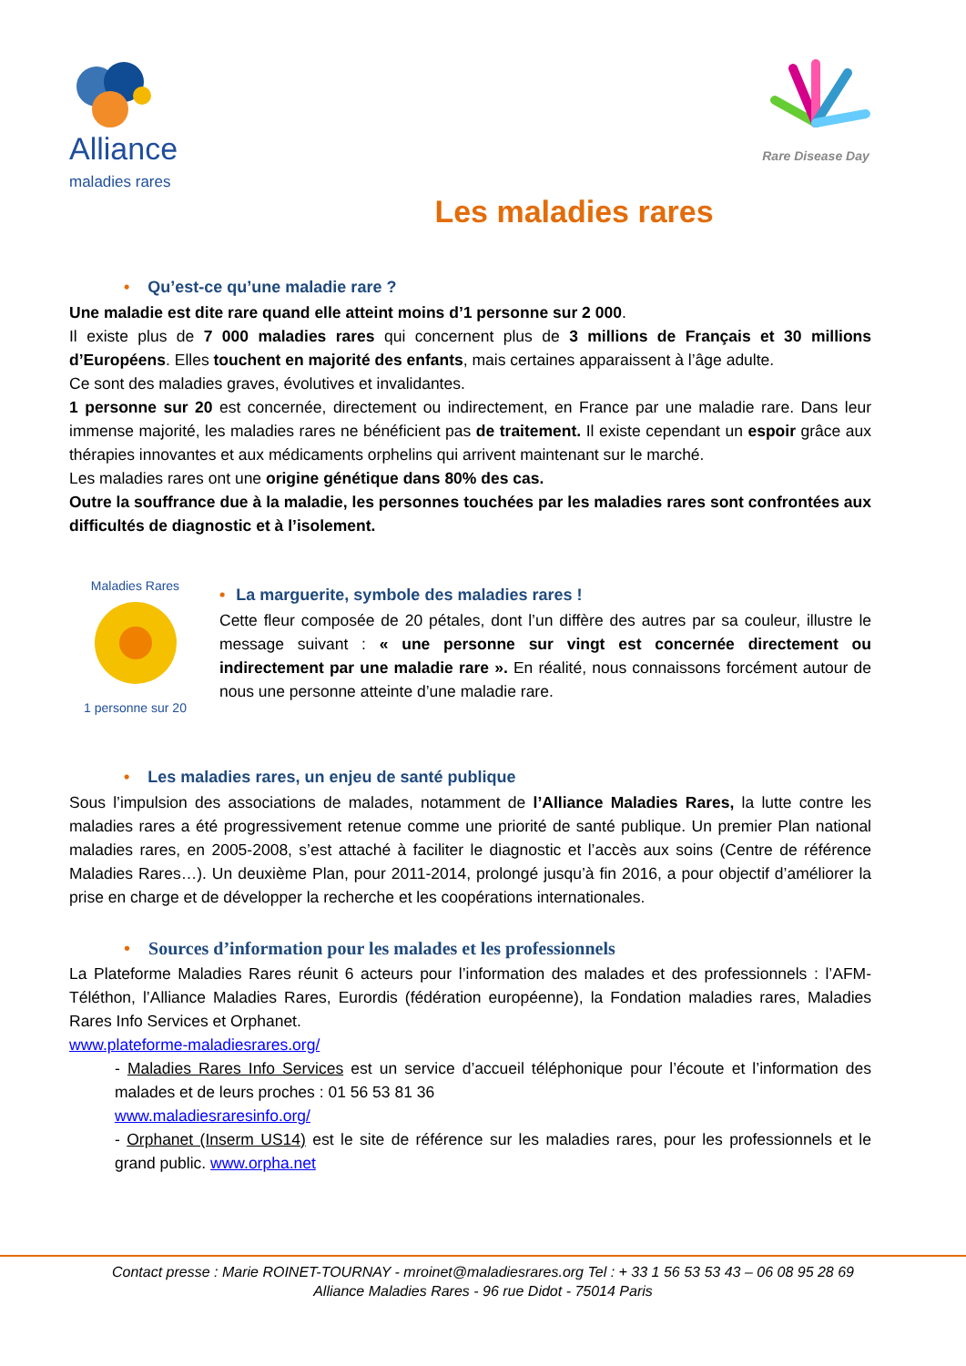Alliance
maladies rares
Rare Disease Day
Les maladies rares
• Qu’est-ce qu’une maladie rare ?
Une maladie est dite rare quand elle atteint moins d’1 personne sur 2 000.
Il existe plus de 7 000 maladies rares qui concernent plus de 3 millions de Français et 30 millions d’Européens. Elles touchent en majorité des enfants, mais certaines apparaissent à l’âge adulte.
Ce sont des maladies graves, évolutives et invalidantes.
1 personne sur 20 est concernée, directement ou indirectement, en France par une maladie rare. Dans leur immense majorité, les maladies rares ne bénéficient pas de traitement. Il existe cependant un espoir grâce aux thérapies innovantes et aux médicaments orphelins qui arrivent maintenant sur le marché.
Les maladies rares ont une origine génétique dans 80% des cas.
Outre la souffrance due à la maladie, les personnes touchées par les maladies rares sont confrontées aux difficultés de diagnostic et à l’isolement.
Maladies Rares
1 personne sur 20
• La marguerite, symbole des maladies rares !
Cette fleur composée de 20 pétales, dont l’un diffère des autres par sa couleur, illustre le message suivant : « une personne sur vingt est concernée directement ou indirectement par une maladie rare ». En réalité, nous connaissons forcément autour de nous une personne atteinte d’une maladie rare.
• Les maladies rares, un enjeu de santé publique
Sous l’impulsion des associations de malades, notamment de l’Alliance Maladies Rares, la lutte contre les maladies rares a été progressivement retenue comme une priorité de santé publique. Un premier Plan national maladies rares, en 2005-2008, s’est attaché à faciliter le diagnostic et l’accès aux soins (Centre de référence Maladies Rares…). Un deuxième Plan, pour 2011-2014, prolongé jusqu’à fin 2016, a pour objectif d’améliorer la prise en charge et de développer la recherche et les coopérations internationales.
• Sources d’information pour les malades et les professionnels
La Plateforme Maladies Rares réunit 6 acteurs pour l’information des malades et des professionnels : l’AFM-Téléthon, l’Alliance Maladies Rares, Eurordis (fédération européenne), la Fondation maladies rares, Maladies Rares Info Services et Orphanet.
www.plateforme-maladiesrares.org/
- Maladies Rares Info Services est un service d’accueil téléphonique pour l’écoute et l’information des malades et de leurs proches : 01 56 53 81 36
www.maladiesraresinfo.org/
- Orphanet (Inserm US14) est le site de référence sur les maladies rares, pour les professionnels et le grand public. www.orpha.net
Contact presse : Marie ROINET-TOURNAY - mroinet@maladiesrares.org Tel : + 33 1 56 53 53 43 – 06 08 95 28 69
Alliance Maladies Rares - 96 rue Didot - 75014 Paris